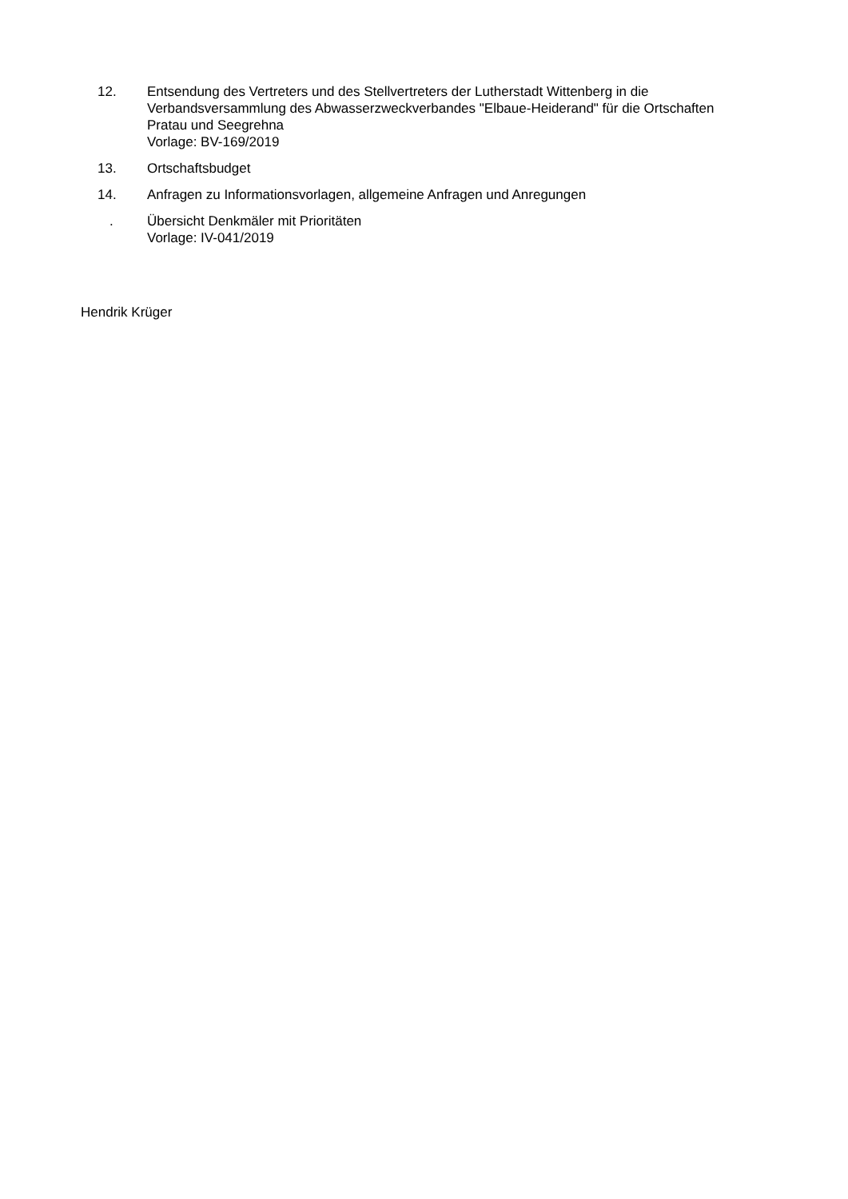12. Entsendung des Vertreters und des Stellvertreters der Lutherstadt Wittenberg in die Verbandsversammlung des Abwasserzweckverbandes "Elbaue-Heiderand" für die Ortschaften Pratau und Seegrehna
Vorlage: BV-169/2019
13. Ortschaftsbudget
14. Anfragen zu Informationsvorlagen, allgemeine Anfragen und Anregungen
. Übersicht Denkmäler mit Prioritäten
Vorlage: IV-041/2019
Hendrik Krüger